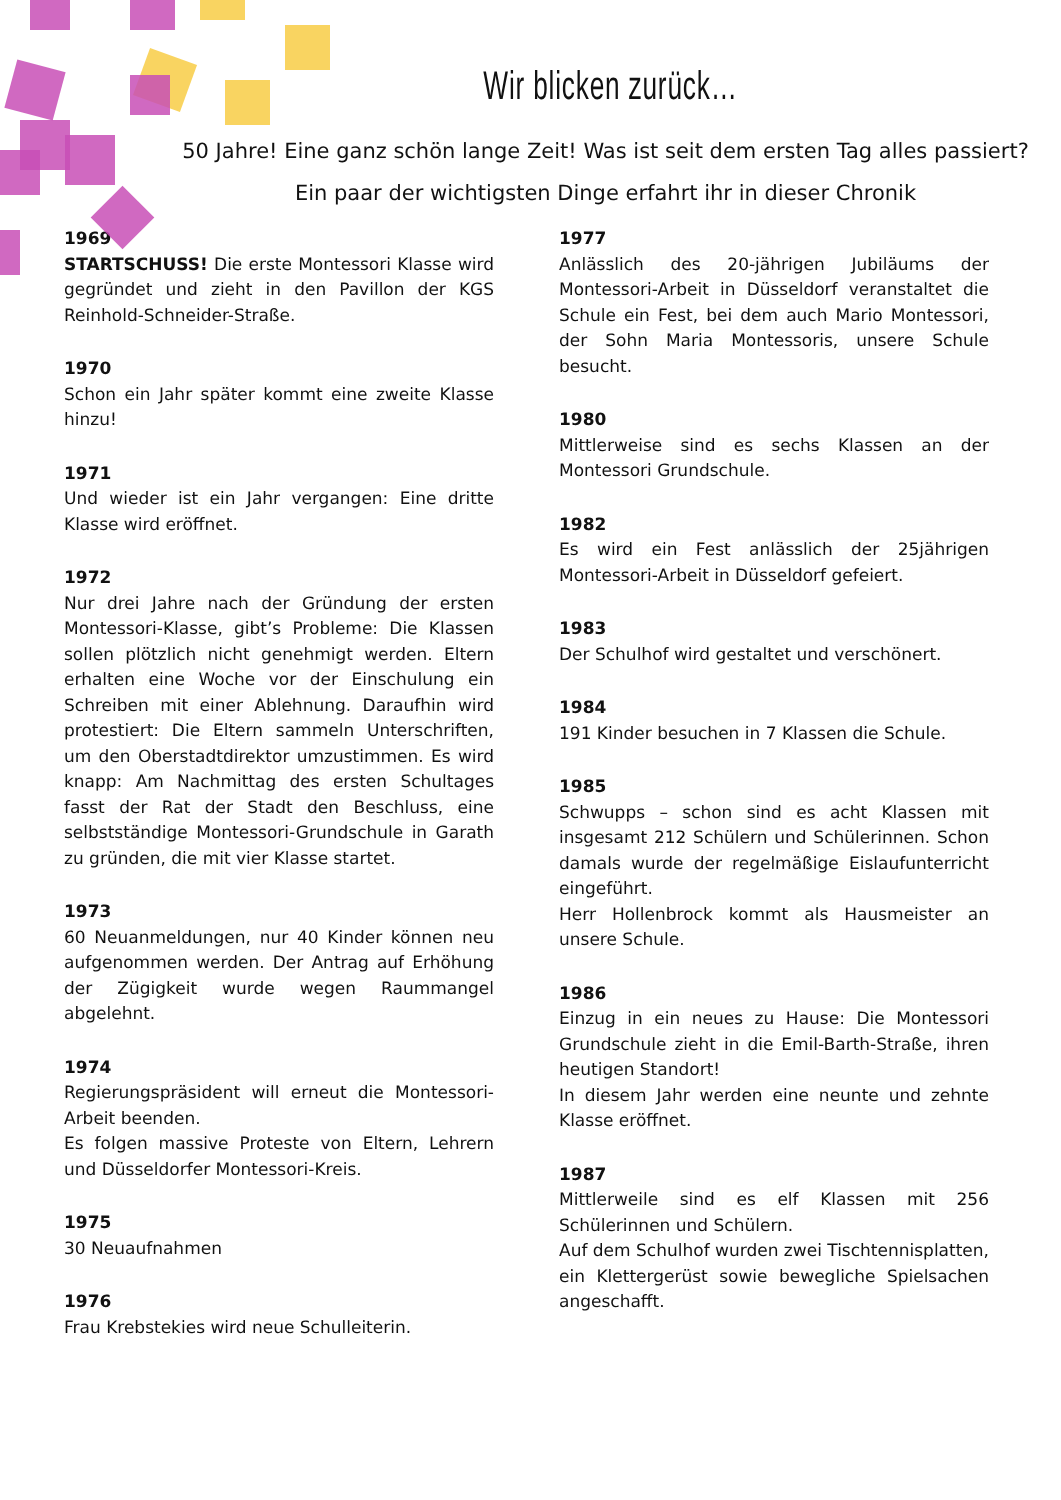Wir blicken zurück…
50 Jahre! Eine ganz schön lange Zeit! Was ist seit dem ersten Tag alles passiert?
Ein paar der wichtigsten Dinge erfahrt ihr in dieser Chronik
1969
STARTSCHUSS! Die erste Montessori Klasse wird gegründet und zieht in den Pavillon der KGS Reinhold-Schneider-Straße.
1970
Schon ein Jahr später kommt eine zweite Klasse hinzu!
1971
Und wieder ist ein Jahr vergangen: Eine dritte Klasse wird eröffnet.
1972
Nur drei Jahre nach der Gründung der ersten Montessori-Klasse, gibt’s Probleme: Die Klassen sollen plötzlich nicht genehmigt werden. Eltern erhalten eine Woche vor der Einschulung ein Schreiben mit einer Ablehnung. Daraufhin wird protestiert: Die Eltern sammeln Unterschriften, um den Oberstadtdirektor umzustimmen. Es wird knapp: Am Nachmittag des ersten Schultages fasst der Rat der Stadt den Beschluss, eine selbstständige Montessori-Grundschule in Garath zu gründen, die mit vier Klasse startet.
1973
60 Neuanmeldungen, nur 40 Kinder können neu aufgenommen werden. Der Antrag auf Erhöhung der Zügigkeit wurde wegen Raummangel abgelehnt.
1974
Regierungspräsident will erneut die Montessori-Arbeit beenden.
Es folgen massive Proteste von Eltern, Lehrern und Düsseldorfer Montessori-Kreis.
1975
30 Neuaufnahmen
1976
Frau Krebstekies wird neue Schulleiterin.
1977
Anlässlich des 20-jährigen Jubiläums der Montessori-Arbeit in Düsseldorf veranstaltet die Schule ein Fest, bei dem auch Mario Montessori, der Sohn Maria Montessoris, unsere Schule besucht.
1980
Mittlerweise sind es sechs Klassen an der Montessori Grundschule.
1982
Es wird ein Fest anlässlich der 25jährigen Montessori-Arbeit in Düsseldorf gefeiert.
1983
Der Schulhof wird gestaltet und verschönert.
1984
191 Kinder besuchen in 7 Klassen die Schule.
1985
Schwupps – schon sind es acht Klassen mit insgesamt 212 Schülern und Schülerinnen. Schon damals wurde der regelmäßige Eislaufunterricht eingeführt.
Herr Hollenbrock kommt als Hausmeister an unsere Schule.
1986
Einzug in ein neues zu Hause: Die Montessori Grundschule zieht in die Emil-Barth-Straße, ihren heutigen Standort!
In diesem Jahr werden eine neunte und zehnte Klasse eröffnet.
1987
Mittlerweile sind es elf Klassen mit 256 Schülerinnen und Schülern.
Auf dem Schulhof wurden zwei Tischtennisplatten, ein Klettergerüst sowie bewegliche Spielsachen angeschafft.